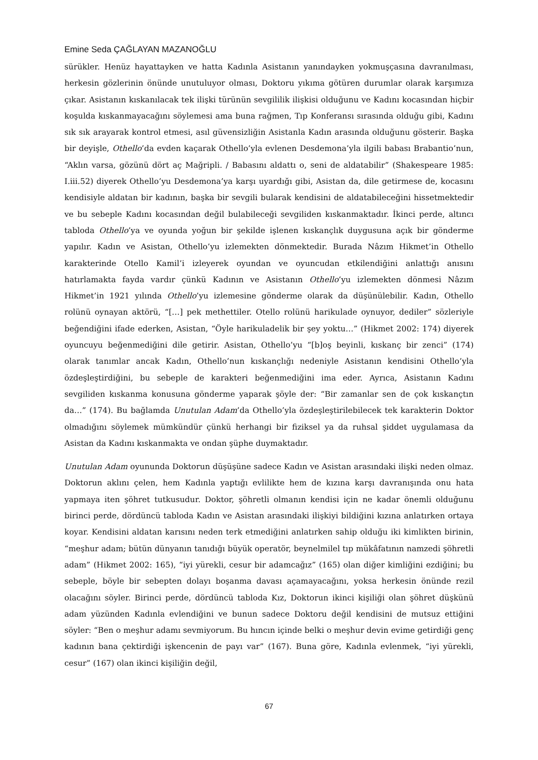Emine Seda ÇAĞLAYAN MAZANOĞLU
sürükler. Henüz hayattayken ve hatta Kadınla Asistanın yanındayken yokmuşçasına davranılması, herkesin gözlerinin önünde unutuluyor olması, Doktoru yıkıma götüren durumlar olarak karşımıza çıkar. Asistanın kıskanılacak tek ilişki türünün sevgililik ilişkisi olduğunu ve Kadını kocasından hiçbir koşulda kıskanmayacağını söylemesi ama buna rağmen, Tıp Konferansı sırasında olduğu gibi, Kadını sık sık arayarak kontrol etmesi, asıl güvensizliğin Asistanla Kadın arasında olduğunu gösterir. Başka bir deyişle, Othello’da evden kaçarak Othello’yla evlenen Desdemona’yla ilgili babası Brabantio’nun, “Aklın varsa, gözünü dört aç Mağripli. / Babasını aldattı o, seni de aldatabilir” (Shakespeare 1985: I.iii.52) diyerek Othello’yu Desdemona’ya karşı uyardığı gibi, Asistan da, dile getirmese de, kocasını kendisiyle aldatan bir kadının, başka bir sevgili bularak kendisini de aldatabileceğini hissetmektedir ve bu sebeple Kadını kocasından değil bulabileceği sevgiliden kıskanmaktadır. İkinci perde, altıncı tabloda Othello’ya ve oyunda yoğun bir şekilde işlenen kıskançlık duygusuna açık bir gönderme yapılır. Kadın ve Asistan, Othello’yu izlemekten dönmektedir. Burada Nâzım Hikmet’in Othello karakterinde Otello Kamil’i izleyerek oyundan ve oyuncudan etkilendiğini anlattığı anısını hatırlamakta fayda vardır çünkü Kadının ve Asistanın Othello’yu izlemekten dönmesi Nâzım Hikmet’in 1921 yılında Othello’yu izlemesine gönderme olarak da düşünülebilir. Kadın, Othello rolünü oynayan aktörü, “[…] pek methettiler. Otello rolünü harikulade oynuyor, dediler” sözleriyle beğendiğini ifade ederken, Asistan, “Öyle harikuladelik bir şey yoktu…” (Hikmet 2002: 174) diyerek oyuncuyu beğenmediğini dile getirir. Asistan, Othello’yu “[b]oş beyinli, kıskanç bir zenci” (174) olarak tanımlar ancak Kadın, Othello’nun kıskançlığı nedeniyle Asistanın kendisini Othello’yla özdeşleştirdiğini, bu sebeple de karakteri beğenmediğini ima eder. Ayrıca, Asistanın Kadını sevgiliden kıskanma konusuna gönderme yaparak şöyle der: “Bir zamanlar sen de çok kıskançtın da…” (174). Bu bağlamda Unutulan Adam’da Othello’yla özdeşleştirilebilecek tek karakterin Doktor olmadığını söylemek mümkündür çünkü herhangi bir fiziksel ya da ruhsal şiddet uygulamasa da Asistan da Kadını kıskanmakta ve ondan şüphe duymaktadır.
Unutulan Adam oyununda Doktorun düşüşüne sadece Kadın ve Asistan arasındaki ilişki neden olmaz. Doktorun aklını çelen, hem Kadınla yaptığı evlilikte hem de kızına karşı davranışında onu hata yapmaya iten şöhret tutkusudur. Doktor, şöhretli olmanın kendisi için ne kadar önemli olduğunu birinci perde, dördüncü tabloda Kadın ve Asistan arasındaki ilişkiyi bildiğini kızına anlatırken ortaya koyar. Kendisini aldatan karısını neden terk etmediğini anlatırken sahip olduğu iki kimlikten birinin, “meşhur adam; bütün dünyanın tanıdığı büyük operatör, beynelmilel tıp mükâfatının namzedi şöhretli adam” (Hikmet 2002: 165), “iyi yürekli, cesur bir adamcağız” (165) olan diğer kimliğini ezdiğini; bu sebeple, böyle bir sebepten dolayı boşanma davası açamayacağını, yoksa herkesin önünde rezil olacağını söyler. Birinci perde, dördüncü tabloda Kız, Doktorun ikinci kişiliği olan şöhret düşkünü adam yüzünden Kadınla evlendiğini ve bunun sadece Doktoru değil kendisini de mutsuz ettiğini söyler: “Ben o meşhur adamı sevmiyorum. Bu hıncın içinde belki o meşhur devin evime getirdiği genç kadının bana çektirdiği işkencenin de payı var” (167). Buna göre, Kadınla evlenmek, “iyi yürekli, cesur” (167) olan ikinci kişiliğin değil,
67